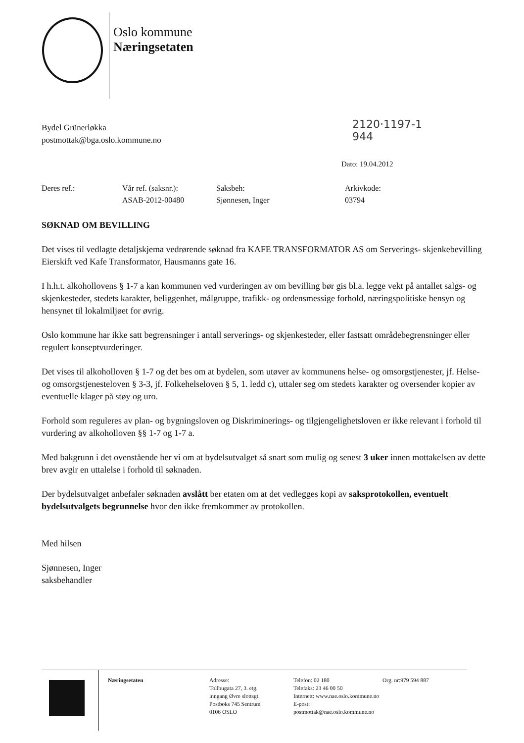Oslo kommune
Næringsetaten
2120·1197-1
944
Bydel Grünerløkka
postmottak@bga.oslo.kommune.no
Dato: 19.04.2012
| Deres ref.: | Vår ref. (saksnr.): | Saksbeh: | Arkivkode: |
| | ASAB-2012-00480 | Sjønnesen, Inger | 03794 |
SØKNAD OM BEVILLING
Det vises til vedlagte detaljskjema vedrørende søknad fra KAFE TRANSFORMATOR AS om Serverings- skjenkebevilling Eierskift ved Kafe Transformator, Hausmanns gate 16.
I h.h.t. alkohollovens § 1-7 a kan kommunen ved vurderingen av om bevilling bør gis bl.a. legge vekt på antallet salgs- og skjenkesteder, stedets karakter, beliggenhet, målgruppe, trafikk- og ordensmessige forhold, næringspolitiske hensyn og hensynet til lokalmiljøet for øvrig.
Oslo kommune har ikke satt begrensninger i antall serverings- og skjenkesteder, eller fastsatt områdebegrensninger eller regulert konseptvurderinger.
Det vises til alkoholloven § 1-7 og det bes om at bydelen, som utøver av kommunens helse- og omsorgstjenester, jf. Helse- og omsorgstjenesteloven § 3-3, jf. Folkehelseloven § 5, 1. ledd c), uttaler seg om stedets karakter og oversender kopier av eventuelle klager på støy og uro.
Forhold som reguleres av plan- og bygningsloven og Diskriminerings- og tilgjengelighetsloven er ikke relevant i forhold til vurdering av alkoholloven §§ 1-7 og 1-7 a.
Med bakgrunn i det ovenstående ber vi om at bydelsutvalget så snart som mulig og senest 3 uker innen mottakelsen av dette brev avgir en uttalelse i forhold til søknaden.
Der bydelsutvalget anbefaler søknaden avslått ber etaten om at det vedlegges kopi av saksprotokollen, eventuelt bydelsutvalgets begrunnelse hvor den ikke fremkommer av protokollen.
Med hilsen
Sjønnesen, Inger
saksbehandler
Næringsetaten Adresse:
Tollbugata 27, 3. etg.
inngang Øvre slottsgt.
Postboks 745 Sentrum
0106 OSLO
Telefon: 02 180
Telefaks: 23 46 00 50
Internett: www.nae.oslo.kommune.no
E-post: postmottak@nae.oslo.kommune.no
Org. nr:979 594 887